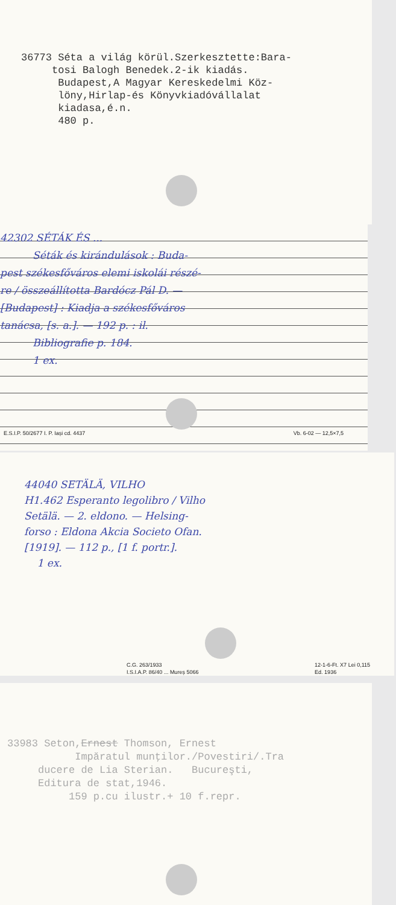36773 Séta a világ körül.Szerkesztette:Bara-
tosi Balogh Benedek.2-ik kiadás.
Budapest,A Magyar Kereskedelmi Köz-
löny,Hirlap-és Könyvkiadóvállalat
kiadasa,é.n.
480 p.
42302 SÉTÁK ÉS ...
Séták és kirándulások : Buda-
pest székesfőváros elemi iskolái részé-
re / összeállította Bardócz Pál D. —
[Budapest] : Kiadja a székesfőváros
tanácsa, [s. a.]. — 192 p. : il.
Bibliografie p. 184.
1 ex.
E.S.I.P. 50/2677 I. P. Iași cd. 4437 Vb. 6-02 — 12,5×7,5
44040 SETÄLÄ, VILHO
H1.462 Esperanto legolibro / Vilho
Setälä. — 2. eldono. — Helsing-
forso : Eldona Akcia Societo Ofan.
[1919]. — 112 p., [1 f. portr.].
1 ex.
C.G. 263/1933
I.S.I.A.P. 86/40 ... Mureș 5066 12-1-6-Ft. X7 Lei 0,115
Ed. 1936
33983 Seton,Ernest Thomson, Ernest
Impăratul munţilor./Povestiri/.Tra
ducere de Lia Sterian. Bucureşti,
Editura de stat,1946.
159 p.cu ilustr.+ 10 f.repr.